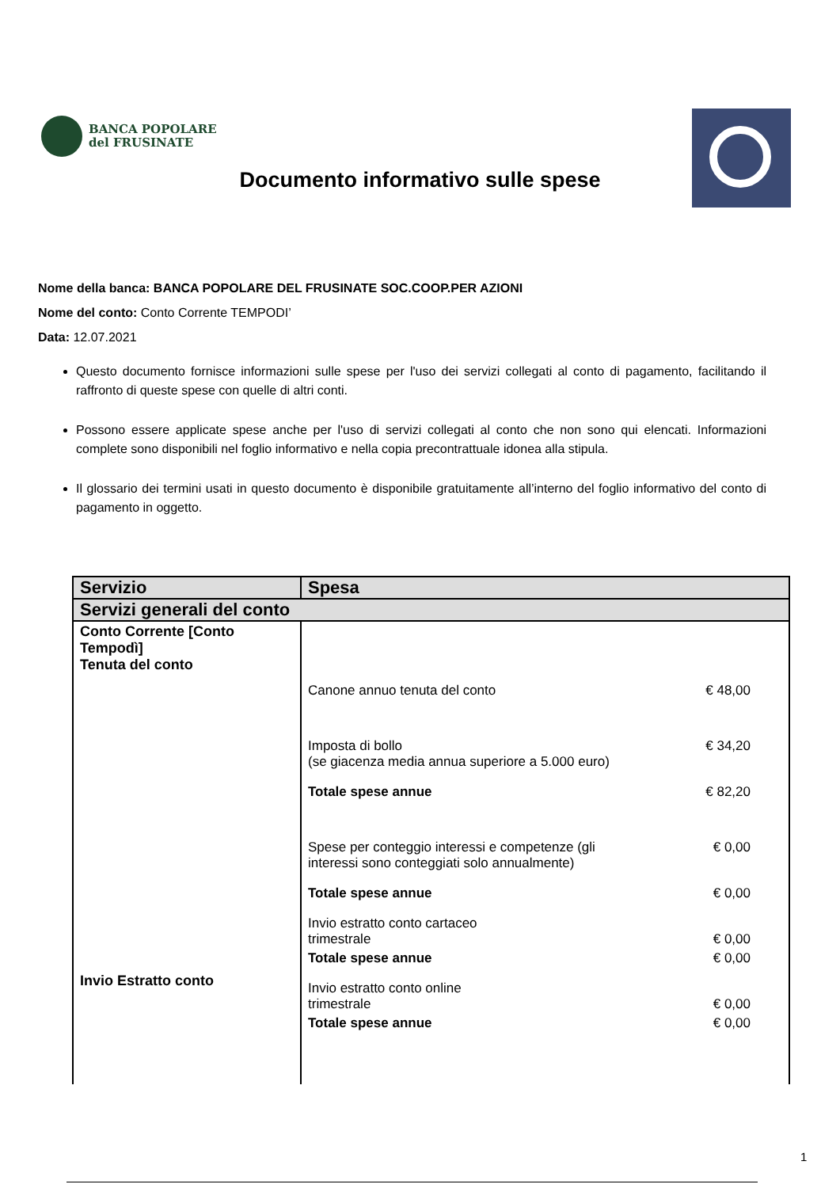BANCA POPOLARE
del FRUSINATE
Documento informativo sulle spese
Nome della banca: BANCA POPOLARE DEL FRUSINATE SOC.COOP.PER AZIONI
Nome del conto: Conto Corrente TEMPODI’
Data: 12.07.2021
Questo documento fornisce informazioni sulle spese per l'uso dei servizi collegati al conto di pagamento, facilitando il raffronto di queste spese con quelle di altri conti.
Possono essere applicate spese anche per l'uso di servizi collegati al conto che non sono qui elencati. Informazioni complete sono disponibili nel foglio informativo e nella copia precontrattuale idonea alla stipula.
Il glossario dei termini usati in questo documento è disponibile gratuitamente all’interno del foglio informativo del conto di pagamento in oggetto.
| Servizio | Spesa |
| --- | --- |
| Servizi generali del conto | |
| Conto Corrente [Conto Tempodì] Tenuta del conto Invio Estratto conto | Canone annuo tenuta del conto € 48,00 Imposta di bollo (se giacenza media annua superiore a 5.000 euro) € 34,20 Totale spese annue € 82,20 Spese per conteggio interessi e competenze (gli interessi sono conteggiati solo annualmente) € 0,00 Totale spese annue € 0,00 Invio estratto conto cartaceo trimestrale € 0,00 Totale spese annue € 0,00 Invio estratto conto online trimestrale € 0,00 Totale spese annue € 0,00 |
1